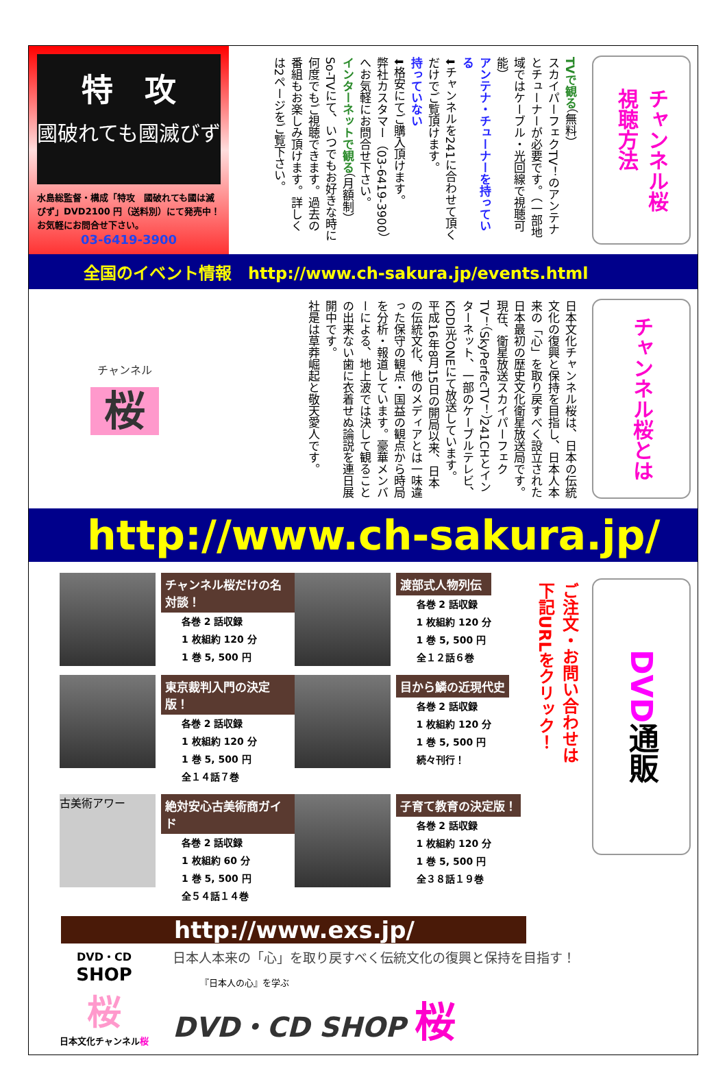チャンネル桜
視聴方法
TVで観る（無料）
スカイパーフェクTV！のアンテナとチューナーが必要です。（一部地域ではケーブル・光回線で視聴可能）
アンテナ・チューナーを持っている
⬇チャンネルを241に合わせて頂くだけでご覧頂けます。
持っていない
⬇格安にてご購入頂けます。
弊社カスタマー（03-6419-3900）へお気軽にお問合せ下さい。
インターネットで観る（月額制）
So-TVにて、いつでもお好きな時に何度でもご視聴できます。過去の番組もお楽しみ頂けます。詳しくは2ページをご覧下さい。
特　攻
國破れても國滅びず
水島総監督・構成「特攻　國破れても國は滅びず」DVD2100 円（送料別）にて発売中！お気軽にお問合せ下さい。
03-6419-3900
全国のイベント情報　http://www.ch-sakura.jp/events.html
チャンネル桜とは
日本文化チャンネル桜は、日本の伝統文化の復興と保持を目指し、日本人本来の「心」を取り戻すべく設立された日本最初の歴史文化衛星放送局です。現在、衛星放送スカイパーフェクTV！（SkyPerfecTV！）241CHとインターネット、一部のケーブルテレビ、KDDI光ONEにて放送しています。
平成16年8月15日の開局以来、日本の伝統文化、他のメディアとは一味違った保守の観点・国益の観点から時局を分析・報道しています。豪華メンバーによる、地上波では決して観ることの出来ない歯に衣着せぬ論説を連日展開中です。
社是は草莽崛起と敬天愛人です。
チャンネル
桜
http://www.ch-sakura.jp/
DVD通販
ご注文・お問い合わせは
下記URLをクリック！
チャンネル桜だけの名対談！
各巻 2 話収録
1 枚組約 120 分
1 巻 5, 500 円
渡部式人物列伝
各巻 2 話収録
1 枚組約 120 分
1 巻 5, 500 円
全１２話６巻
東京裁判入門の決定版！
各巻 2 話収録
1 枚組約 120 分
1 巻 5, 500 円
全１４話７巻
目から鱗の近現代史
各巻 2 話収録
1 枚組約 120 分
1 巻 5, 500 円
続々刊行！
古美術アワー
絶対安心古美術商ガイド
各巻 2 話収録
1 枚組約 60 分
1 巻 5, 500 円
全５４話１４巻
子育て教育の決定版！
各巻 2 話収録
1 枚組約 120 分
1 巻 5, 500 円
全３８話１９巻
http://www.exs.jp/
DVD・CD
SHOP
桜
日本文化チャンネル桜
日本人本来の「心」を取り戻すべく伝統文化の復興と保持を目指す！
『日本人の心』を学ぶ
DVD・CD SHOP 桜